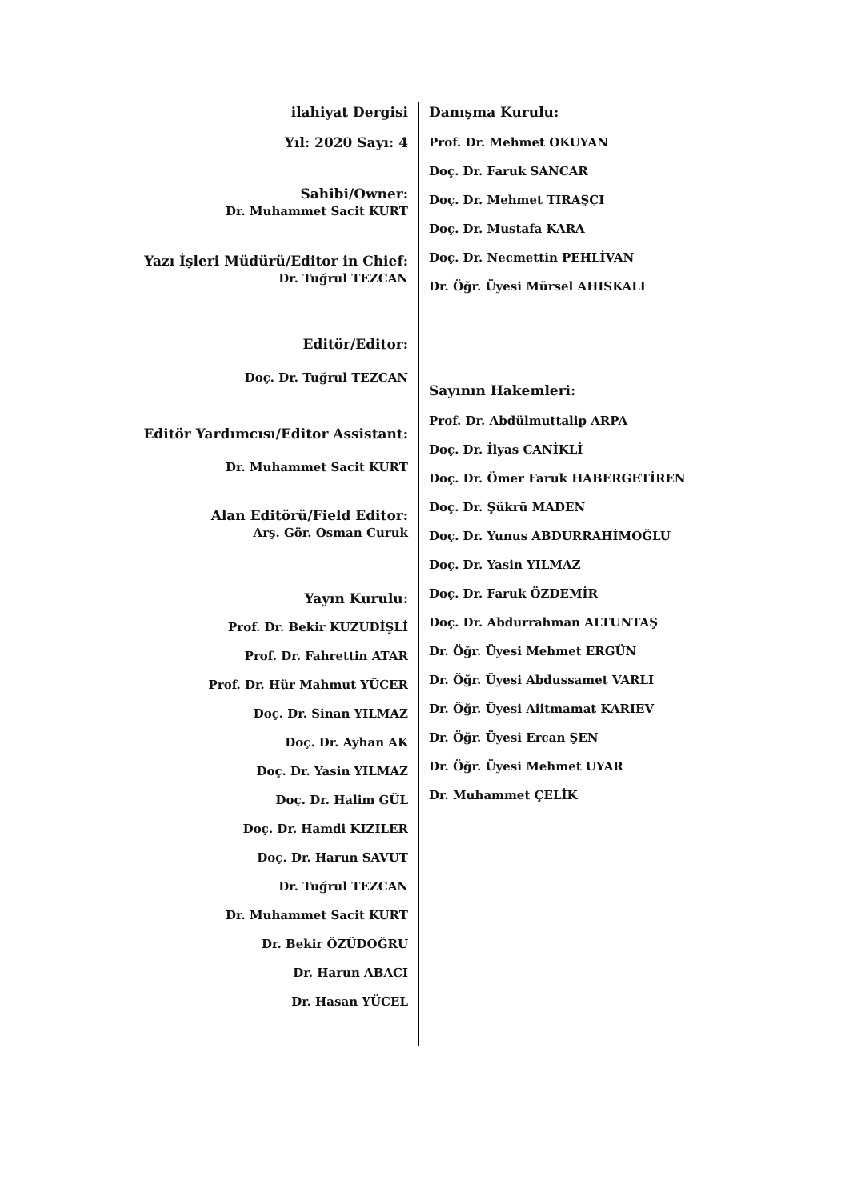ilahiyat Dergisi
Yıl: 2020 Sayı: 4
Sahibi/Owner:
Dr. Muhammet Sacit KURT
Yazı İşleri Müdürü/Editor in Chief:
Dr. Tuğrul TEZCAN
Editör/Editor:
Doç. Dr. Tuğrul TEZCAN
Editör Yardımcısı/Editor Assistant:
Dr. Muhammet Sacit KURT
Alan Editörü/Field Editor:
Arş. Gör. Osman Curuk
Yayın Kurulu:
Prof. Dr. Bekir KUZUDİŞLİ
Prof. Dr. Fahrettin ATAR
Prof. Dr. Hür Mahmut YÜCER
Doç. Dr. Sinan YILMAZ
Doç. Dr. Ayhan AK
Doç. Dr. Yasin YILMAZ
Doç. Dr. Halim GÜL
Doç. Dr. Hamdi KIZILER
Doç. Dr. Harun SAVUT
Dr. Tuğrul TEZCAN
Dr. Muhammet Sacit KURT
Dr. Bekir ÖZÜDOĞRU
Dr. Harun ABACI
Dr. Hasan YÜCEL
Danışma Kurulu:
Prof. Dr. Mehmet OKUYAN
Doç. Dr. Faruk SANCAR
Doç. Dr. Mehmet TIRAŞÇI
Doç. Dr. Mustafa KARA
Doç. Dr. Necmettin PEHLİVAN
Dr. Öğr. Üyesi Mürsel AHISKALI
Sayının Hakemleri:
Prof. Dr. Abdülmuttalip ARPA
Doç. Dr. İlyas CANİKLİ
Doç. Dr. Ömer Faruk HABERGETİREN
Doç. Dr. Şükrü MADEN
Doç. Dr. Yunus ABDURRAHİMOĞLU
Doç. Dr. Yasin YILMAZ
Doç. Dr. Faruk ÖZDEMİR
Doç. Dr. Abdurrahman ALTUNTAŞ
Dr. Öğr. Üyesi Mehmet ERGÜN
Dr. Öğr. Üyesi Abdussamet VARLI
Dr. Öğr. Üyesi Aiitmamat KARIEV
Dr. Öğr. Üyesi Ercan ŞEN
Dr. Öğr. Üyesi Mehmet UYAR
Dr. Muhammet ÇELİK